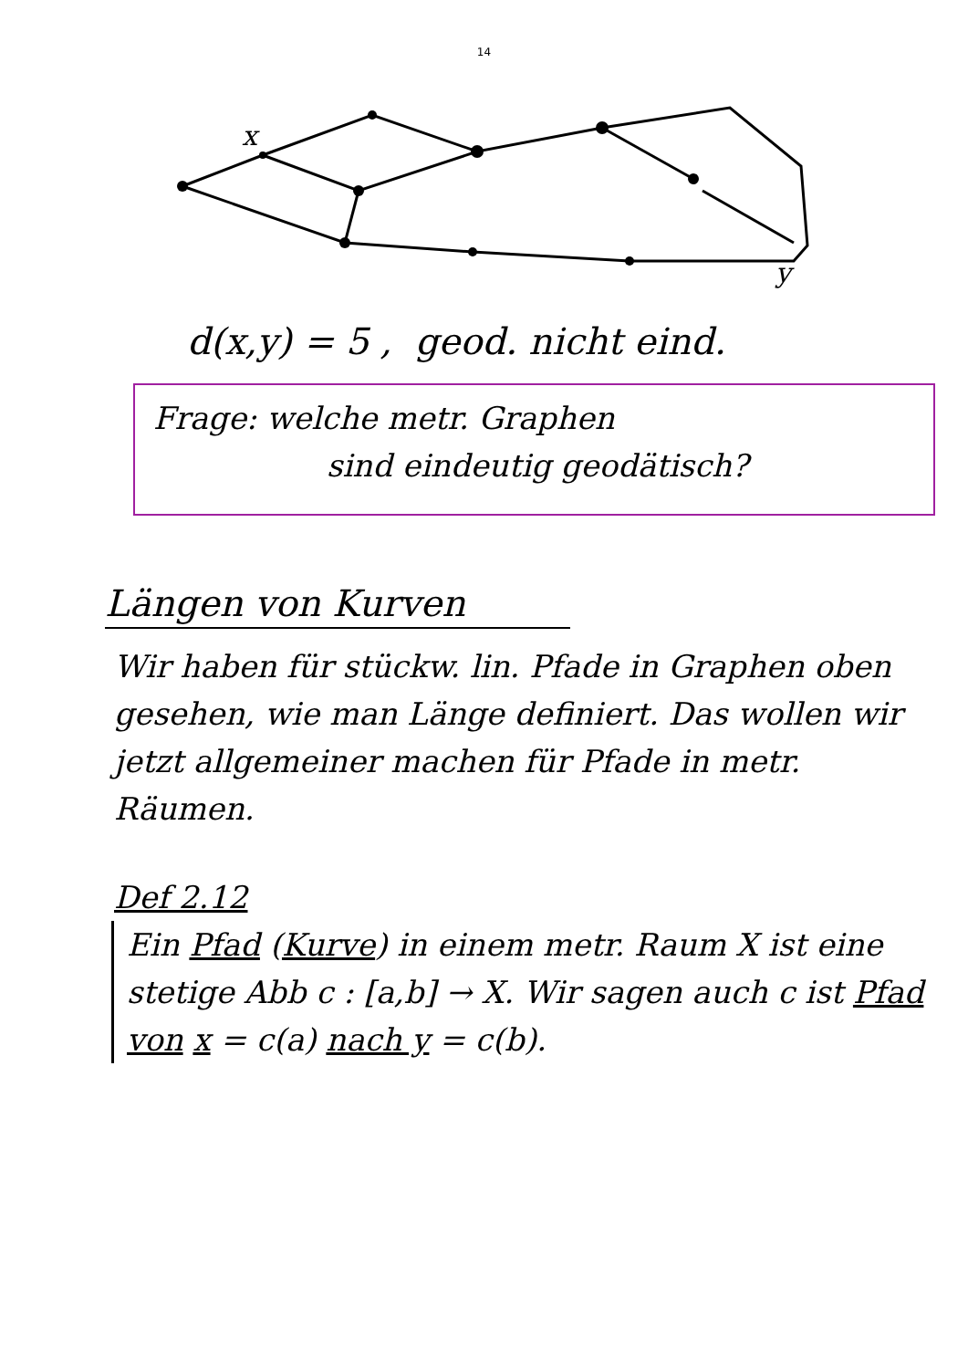14
x
y
d(x,y) = 5 , geod. nicht eind.
Frage: welche metr. Graphen
sind eindeutig geodätisch?
Längen von Kurven
Wir haben für stückw. lin. Pfade in Graphen oben gesehen, wie man Länge definiert. Das wollen wir jetzt allgemeiner machen für Pfade in metr. Räumen.
Def 2.12
Ein Pfad (Kurve) in einem metr. Raum X ist eine stetige Abb c : [a,b] → X. Wir sagen auch c ist Pfad von x = c(a) nach y = c(b).